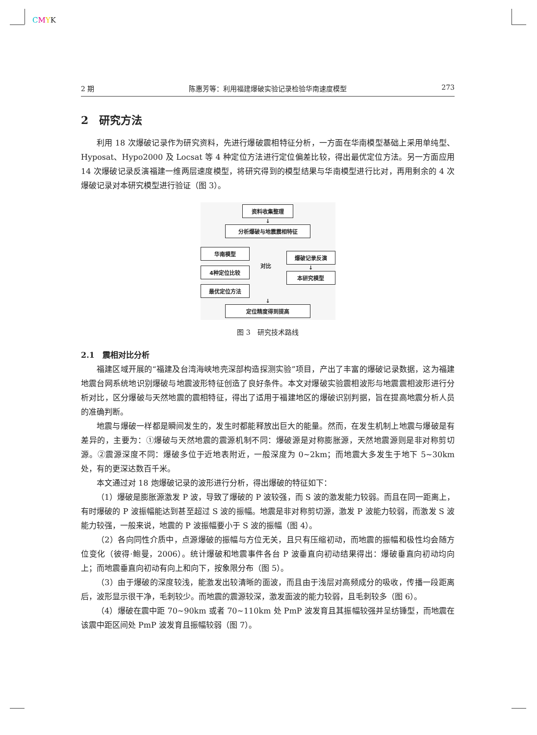CMYK
2 期 陈惠芳等：利用福建爆破实验记录检验华南速度模型 273
2　研究方法
利用 18 次爆破记录作为研究资料，先进行爆破震相特征分析，一方面在华南模型基础上采用单纯型、Hyposat、Hypo2000 及 Locsat 等 4 种定位方法进行定位偏差比较，得出最优定位方法。另一方面应用 14 次爆破记录反演福建一维两层速度模型，将研究得到的模型结果与华南模型进行比对，再用剩余的 4 次爆破记录对本研究模型进行验证（图 3）。
资料收集整理
↓
分析爆破与地震震相特征
华南模型
4种定位比较
最优定位方法
对比
爆破记录反演
↓
本研究模型
↓
定位精度得到提高
图 3　研究技术路线
2.1　震相对比分析
福建区域开展的“福建及台湾海峡地壳深部构造探测实验”项目，产出了丰富的爆破记录数据，这为福建地震台网系统地识别爆破与地震波形特征创造了良好条件。本文对爆破实验震相波形与地震震相波形进行分析对比，区分爆破与天然地震的震相特征，得出了适用于福建地区的爆破识别判据，旨在提高地震分析人员的准确判断。
地震与爆破一样都是瞬间发生的，发生时都能释放出巨大的能量。然而，在发生机制上地震与爆破是有差异的，主要为：①爆破与天然地震的震源机制不同：爆破源是对称膨胀源，天然地震源则是非对称剪切源。②震源深度不同：爆破多位于近地表附近，一般深度为 0~2km；而地震大多发生于地下 5~30km 处，有的更深达数百千米。
本文通过对 18 炮爆破记录的波形进行分析，得出爆破的特征如下：
（1）爆破是膨胀源激发 P 波，导致了爆破的 P 波较强，而 S 波的激发能力较弱。而且在同一距离上，有时爆破的 P 波振幅能达到甚至超过 S 波的振幅。地震是非对称剪切源，激发 P 波能力较弱，而激发 S 波能力较强，一般来说，地震的 P 波振幅要小于 S 波的振幅（图 4）。
（2）各向同性介质中，点源爆破的振幅与方位无关，且只有压缩初动，而地震的振幅和极性均会随方位变化（彼得·鲍曼，2006）。统计爆破和地震事件各台 P 波垂直向初动结果得出：爆破垂直向初动均向上；而地震垂直向初动有向上和向下，按象限分布（图 5）。
（3）由于爆破的深度较浅，能激发出较清晰的面波，而且由于浅层对高频成分的吸收，传播一段距离后，波形显示很干净，毛刺较少。而地震的震源较深，激发面波的能力较弱，且毛刺较多（图 6）。
（4）爆破在震中距 70~90km 或者 70~110km 处 PmP 波发育且其振幅较强并呈纺锤型，而地震在该震中距区间处 PmP 波发育且振幅较弱（图 7）。